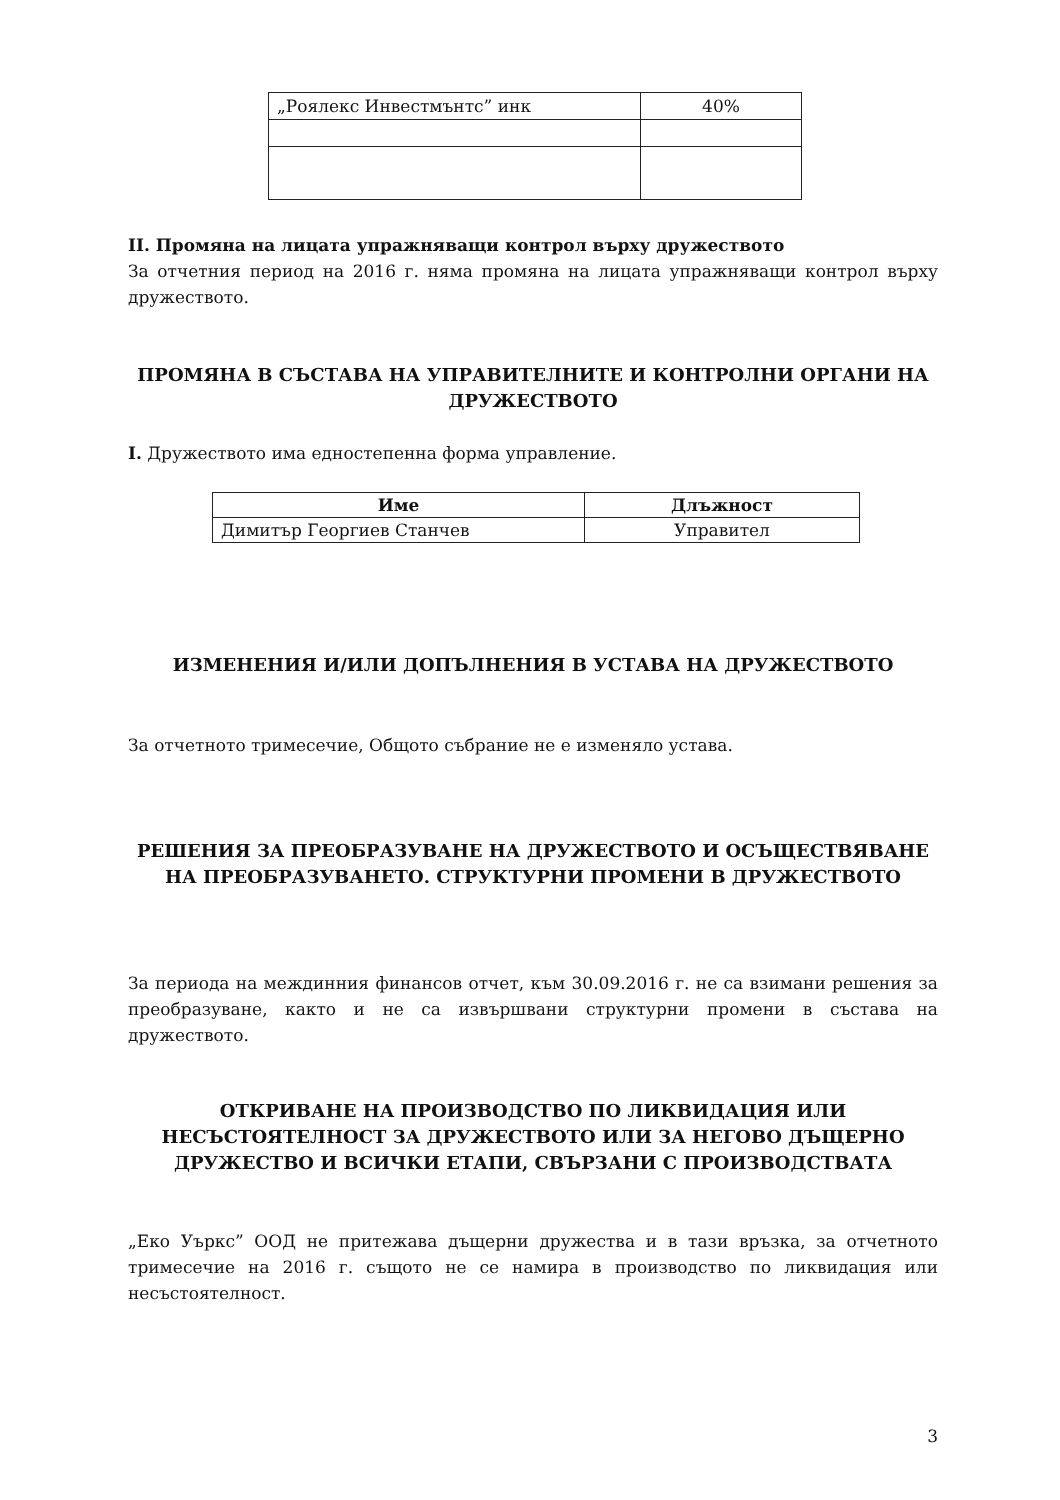| „Роялекс Инвестмънтс” инк | 40% |
II. Промяна на лицата упражняващи контрол върху дружеството
За отчетния период на 2016 г. няма промяна на лицата упражняващи контрол върху дружеството.
ПРОМЯНА В СЪСТАВА НА УПРАВИТЕЛНИТЕ И КОНТРОЛНИ ОРГАНИ НА ДРУЖЕСТВОТО
I. Дружеството има едностепенна форма управление.
| Име | Длъжност |
| --- | --- |
| Димитър Георгиев Станчев | Управител |
ИЗМЕНЕНИЯ И/ИЛИ ДОПЪЛНЕНИЯ В УСТАВА НА ДРУЖЕСТВОТО
За отчетното тримесечие, Общото събрание не е изменяло устава.
РЕШЕНИЯ ЗА ПРЕОБРАЗУВАНЕ НА ДРУЖЕСТВОТО И ОСЪЩЕСТВЯВАНЕ НА ПРЕОБРАЗУВАНЕТО. СТРУКТУРНИ ПРОМЕНИ В ДРУЖЕСТВОТО
За периода на междинния финансов отчет, към 30.09.2016 г. не са взимани решения за преобразуване, както и не са извършвани структурни промени в състава на дружеството.
ОТКРИВАНЕ НА ПРОИЗВОДСТВО ПО ЛИКВИДАЦИЯ ИЛИ НЕСЪСТОЯТЕЛНОСТ ЗА ДРУЖЕСТВОТО ИЛИ ЗА НЕГОВО ДЪЩЕРНО ДРУЖЕСТВО И ВСИЧКИ ЕТАПИ, СВЪРЗАНИ С ПРОИЗВОДСТВАТА
„Еко Уъркс” ООД не притежава дъщерни дружества и в тази връзка, за отчетното тримесечие на 2016 г. същото не се намира в производство по ликвидация или несъстоятелност.
3